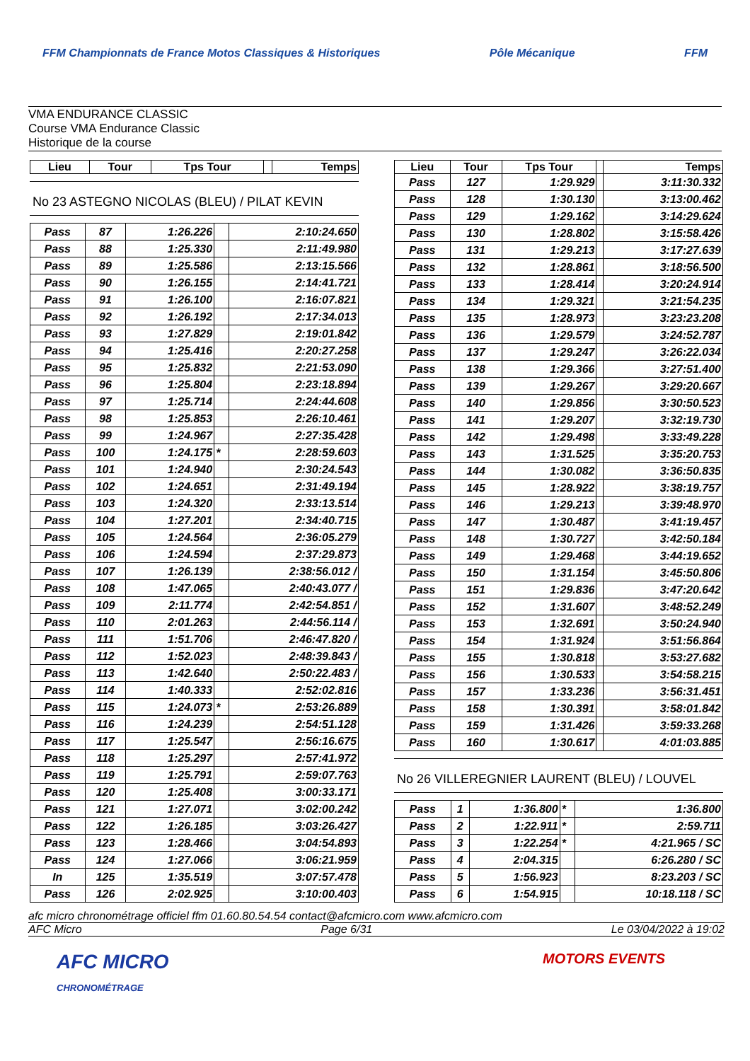FFM Championnats de France Motos Classiques & Historiques Pôle Mécanique FFM
VMA ENDURANCE CLASSIC
Course VMA Endurance Classic
Historique de la course
| Lieu | Tour | Tps Tour | | Temps |
| --- | --- | --- | --- | --- |
No 23 ASTEGNO NICOLAS (BLEU) / PILAT KEVIN
| Pass | 87 | 1:26.226 | | 2:10:24.650 |
| Pass | 88 | 1:25.330 | | 2:11:49.980 |
| Pass | 89 | 1:25.586 | | 2:13:15.566 |
| Pass | 90 | 1:26.155 | | 2:14:41.721 |
| Pass | 91 | 1:26.100 | | 2:16:07.821 |
| Pass | 92 | 1:26.192 | | 2:17:34.013 |
| Pass | 93 | 1:27.829 | | 2:19:01.842 |
| Pass | 94 | 1:25.416 | | 2:20:27.258 |
| Pass | 95 | 1:25.832 | | 2:21:53.090 |
| Pass | 96 | 1:25.804 | | 2:23:18.894 |
| Pass | 97 | 1:25.714 | | 2:24:44.608 |
| Pass | 98 | 1:25.853 | | 2:26:10.461 |
| Pass | 99 | 1:24.967 | | 2:27:35.428 |
| Pass | 100 | 1:24.175 | * | 2:28:59.603 |
| Pass | 101 | 1:24.940 | | 2:30:24.543 |
| Pass | 102 | 1:24.651 | | 2:31:49.194 |
| Pass | 103 | 1:24.320 | | 2:33:13.514 |
| Pass | 104 | 1:27.201 | | 2:34:40.715 |
| Pass | 105 | 1:24.564 | | 2:36:05.279 |
| Pass | 106 | 1:24.594 | | 2:37:29.873 |
| Pass | 107 | 1:26.139 | | 2:38:56.012 / |
| Pass | 108 | 1:47.065 | | 2:40:43.077 / |
| Pass | 109 | 2:11.774 | | 2:42:54.851 / |
| Pass | 110 | 2:01.263 | | 2:44:56.114 / |
| Pass | 111 | 1:51.706 | | 2:46:47.820 / |
| Pass | 112 | 1:52.023 | | 2:48:39.843 / |
| Pass | 113 | 1:42.640 | | 2:50:22.483 / |
| Pass | 114 | 1:40.333 | | 2:52:02.816 |
| Pass | 115 | 1:24.073 | * | 2:53:26.889 |
| Pass | 116 | 1:24.239 | | 2:54:51.128 |
| Pass | 117 | 1:25.547 | | 2:56:16.675 |
| Pass | 118 | 1:25.297 | | 2:57:41.972 |
| Pass | 119 | 1:25.791 | | 2:59:07.763 |
| Pass | 120 | 1:25.408 | | 3:00:33.171 |
| Pass | 121 | 1:27.071 | | 3:02:00.242 |
| Pass | 122 | 1:26.185 | | 3:03:26.427 |
| Pass | 123 | 1:28.466 | | 3:04:54.893 |
| Pass | 124 | 1:27.066 | | 3:06:21.959 |
| In | 125 | 1:35.519 | | 3:07:57.478 |
| Pass | 126 | 2:02.925 | | 3:10:00.403 |
| Lieu | Tour | Tps Tour | | Temps |
| --- | --- | --- | --- | --- |
| Pass | 127 | 1:29.929 | | 3:11:30.332 |
| Pass | 128 | 1:30.130 | | 3:13:00.462 |
| Pass | 129 | 1:29.162 | | 3:14:29.624 |
| Pass | 130 | 1:28.802 | | 3:15:58.426 |
| Pass | 131 | 1:29.213 | | 3:17:27.639 |
| Pass | 132 | 1:28.861 | | 3:18:56.500 |
| Pass | 133 | 1:28.414 | | 3:20:24.914 |
| Pass | 134 | 1:29.321 | | 3:21:54.235 |
| Pass | 135 | 1:28.973 | | 3:23:23.208 |
| Pass | 136 | 1:29.579 | | 3:24:52.787 |
| Pass | 137 | 1:29.247 | | 3:26:22.034 |
| Pass | 138 | 1:29.366 | | 3:27:51.400 |
| Pass | 139 | 1:29.267 | | 3:29:20.667 |
| Pass | 140 | 1:29.856 | | 3:30:50.523 |
| Pass | 141 | 1:29.207 | | 3:32:19.730 |
| Pass | 142 | 1:29.498 | | 3:33:49.228 |
| Pass | 143 | 1:31.525 | | 3:35:20.753 |
| Pass | 144 | 1:30.082 | | 3:36:50.835 |
| Pass | 145 | 1:28.922 | | 3:38:19.757 |
| Pass | 146 | 1:29.213 | | 3:39:48.970 |
| Pass | 147 | 1:30.487 | | 3:41:19.457 |
| Pass | 148 | 1:30.727 | | 3:42:50.184 |
| Pass | 149 | 1:29.468 | | 3:44:19.652 |
| Pass | 150 | 1:31.154 | | 3:45:50.806 |
| Pass | 151 | 1:29.836 | | 3:47:20.642 |
| Pass | 152 | 1:31.607 | | 3:48:52.249 |
| Pass | 153 | 1:32.691 | | 3:50:24.940 |
| Pass | 154 | 1:31.924 | | 3:51:56.864 |
| Pass | 155 | 1:30.818 | | 3:53:27.682 |
| Pass | 156 | 1:30.533 | | 3:54:58.215 |
| Pass | 157 | 1:33.236 | | 3:56:31.451 |
| Pass | 158 | 1:30.391 | | 3:58:01.842 |
| Pass | 159 | 1:31.426 | | 3:59:33.268 |
| Pass | 160 | 1:30.617 | | 4:01:03.885 |
No 26 VILLEREGNIER LAURENT (BLEU) / LOUVEL
| Pass | 1 | 1:36.800 | * | 1:36.800 |
| Pass | 2 | 1:22.911 | * | 2:59.711 |
| Pass | 3 | 1:22.254 | * | 4:21.965 / SC |
| Pass | 4 | 2:04.315 | | 6:26.280 / SC |
| Pass | 5 | 1:56.923 | | 8:23.203 / SC |
| Pass | 6 | 1:54.915 | | 10:18.118 / SC |
afc micro chronométrage officiel ffm 01.60.80.54.54 contact@afcmicro.com www.afcmicro.com
AFC Micro Page 6/31 Le 03/04/2022 à 19:02
AFC MICRO
CHRONOMÉTRAGE MOTORS EVENTS